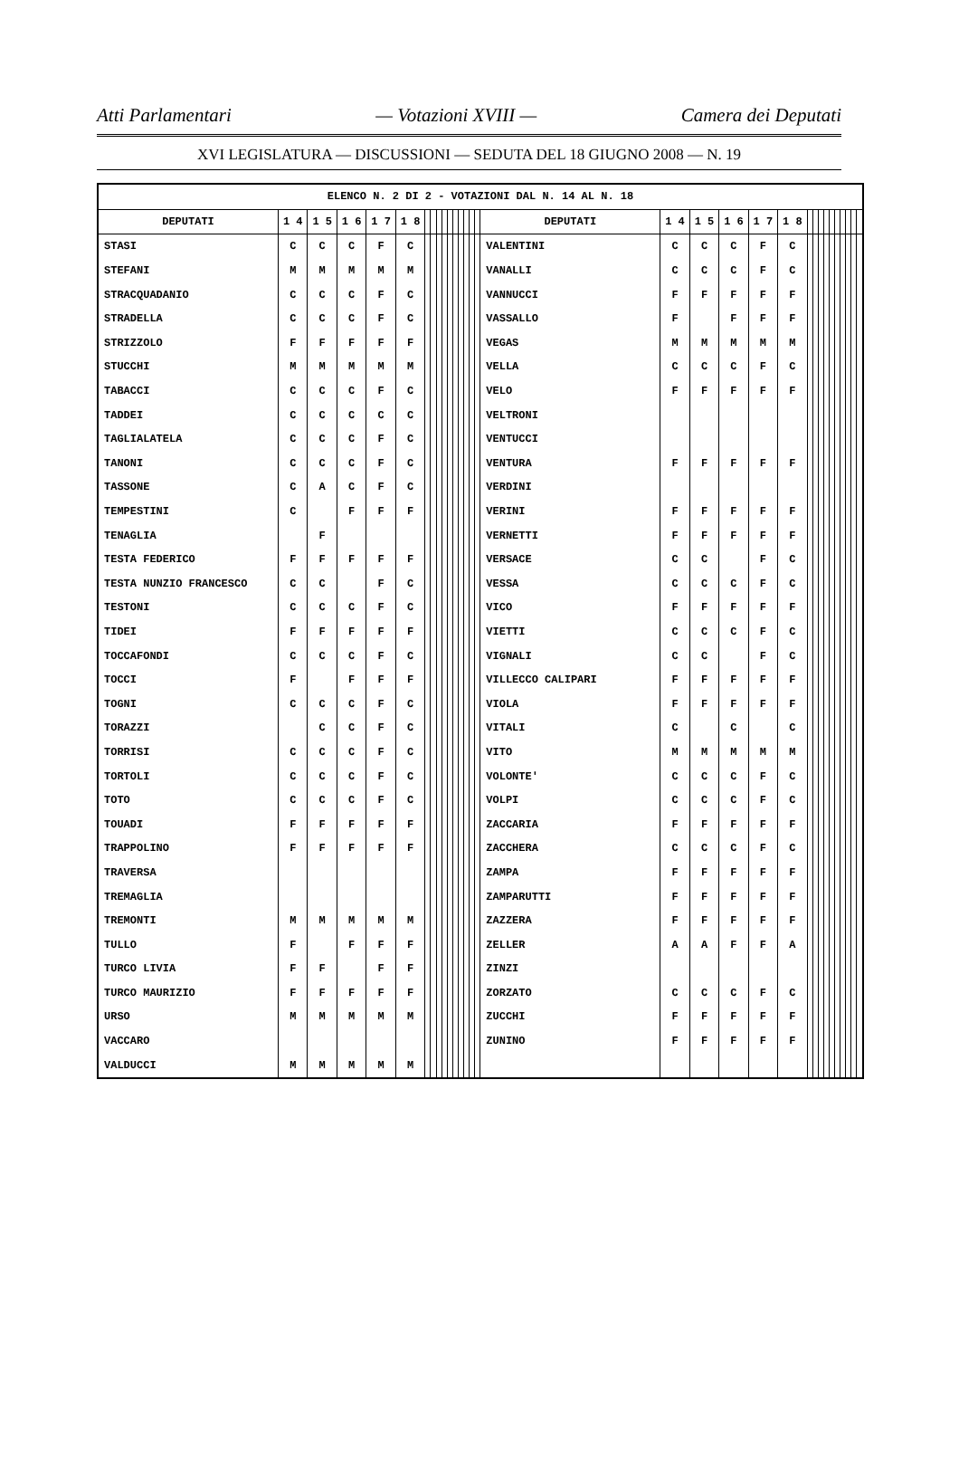Atti Parlamentari — Votazioni XVIII — Camera dei Deputati
XVI LEGISLATURA — DISCUSSIONI — SEDUTA DEL 18 GIUGNO 2008 — N. 19
| ELENCO N. 2 DI 2 - VOTAZIONI DAL N. 14 AL N. 18 | | | | | | | | | | | | | | | | | | | | | | | | | | | | | | | |
| --- | --- | --- | --- | --- | --- | --- | --- | --- | --- | --- | --- | --- | --- | --- | --- | --- | --- | --- | --- | --- | --- | --- | --- | --- | --- | --- | --- | --- | --- | --- | --- |
| DEPUTATI | 1 4 | 1 5 | 1 6 | 1 7 | 1 8 | | | | | | | | | | | DEPUTATI | 1 4 | 1 5 | 1 6 | 1 7 | 1 8 | | | | | | | | | | |
| STASI | C | C | C | F | C | | | | | | | | | | | VALENTINI | C | C | C | F | C | | | | | | | | | | |
| STEFANI | M | M | M | M | M | | | | | | | | | | | VANALLI | C | C | C | F | C | | | | | | | | | | |
| STRACQUADANIO | C | C | C | F | C | | | | | | | | | | | VANNUCCI | F | F | F | F | F | | | | | | | | | | |
| STRADELLA | C | C | C | F | C | | | | | | | | | | | VASSALLO | F | | F | F | F | | | | | | | | | | |
| STRIZZOLO | F | F | F | F | F | | | | | | | | | | | VEGAS | M | M | M | M | M | | | | | | | | | | |
| STUCCHI | M | M | M | M | M | | | | | | | | | | | VELLA | C | C | C | F | C | | | | | | | | | | |
| TABACCI | C | C | C | F | C | | | | | | | | | | | VELO | F | F | F | F | F | | | | | | | | | | |
| TADDEI | C | C | C | C | C | | | | | | | | | | | VELTRONI | | | | | | | | | | | | | | | |
| TAGLIALATELA | C | C | C | F | C | | | | | | | | | | | VENTUCCI | | | | | | | | | | | | | | | |
| TANONI | C | C | C | F | C | | | | | | | | | | | VENTURA | F | F | F | F | F | | | | | | | | | | |
| TASSONE | C | A | C | F | C | | | | | | | | | | | VERDINI | | | | | | | | | | | | | | | |
| TEMPESTINI | C | | F | F | F | | | | | | | | | | | VERINI | F | F | F | F | F | | | | | | | | | | |
| TENAGLIA | | F | | | | | | | | | | | | | | VERNETTI | F | F | F | F | F | | | | | | | | | | |
| TESTA FEDERICO | F | F | F | F | F | | | | | | | | | | | VERSACE | C | C | | F | C | | | | | | | | | | |
| TESTA NUNZIO FRANCESCO | C | C | | F | C | | | | | | | | | | | VESSA | C | C | C | F | C | | | | | | | | | | |
| TESTONI | C | C | C | F | C | | | | | | | | | | | VICO | F | F | F | F | F | | | | | | | | | | |
| TIDEI | F | F | F | F | F | | | | | | | | | | | VIETTI | C | C | C | F | C | | | | | | | | | | |
| TOCCAFONDI | C | C | C | F | C | | | | | | | | | | | VIGNALI | C | C | | F | C | | | | | | | | | | |
| TOCCI | F | | F | F | F | | | | | | | | | | | VILLECCO CALIPARI | F | F | F | F | F | | | | | | | | | | |
| TOGNI | C | C | C | F | C | | | | | | | | | | | VIOLA | F | F | F | F | F | | | | | | | | | | |
| TORAZZI | | C | C | F | C | | | | | | | | | | | VITALI | C | | C | | C | | | | | | | | | | |
| TORRISI | C | C | C | F | C | | | | | | | | | | | VITO | M | M | M | M | M | | | | | | | | | | |
| TORTOLI | C | C | C | F | C | | | | | | | | | | | VOLONTE' | C | C | C | F | C | | | | | | | | | | |
| TOTO | C | C | C | F | C | | | | | | | | | | | VOLPI | C | C | C | F | C | | | | | | | | | | |
| TOUADI | F | F | F | F | F | | | | | | | | | | | ZACCARIA | F | F | F | F | F | | | | | | | | | | |
| TRAPPOLINO | F | F | F | F | F | | | | | | | | | | | ZACCHERA | C | C | C | F | C | | | | | | | | | | |
| TRAVERSA | | | | | | | | | | | | | | | | ZAMPA | F | F | F | F | F | | | | | | | | | | |
| TREMAGLIA | | | | | | | | | | | | | | | | ZAMPARUTTI | F | F | F | F | F | | | | | | | | | | |
| TREMONTI | M | M | M | M | M | | | | | | | | | | | ZAZZERA | F | F | F | F | F | | | | | | | | | | |
| TULLO | F | | F | F | F | | | | | | | | | | | ZELLER | A | A | F | F | A | | | | | | | | | | |
| TURCO LIVIA | F | F | | F | F | | | | | | | | | | | ZINZI | | | | | | | | | | | | | | | |
| TURCO MAURIZIO | F | F | F | F | F | | | | | | | | | | | ZORZATO | C | C | C | F | C | | | | | | | | | | |
| URSO | M | M | M | M | M | | | | | | | | | | | ZUCCHI | F | F | F | F | F | | | | | | | | | | |
| VACCARO | | | | | | | | | | | | | | | | ZUNINO | F | F | F | F | F | | | | | | | | | | |
| VALDUCCI | M | M | M | M | M | | | | | | | | | | | | | | | | | | | | | | | | | | |